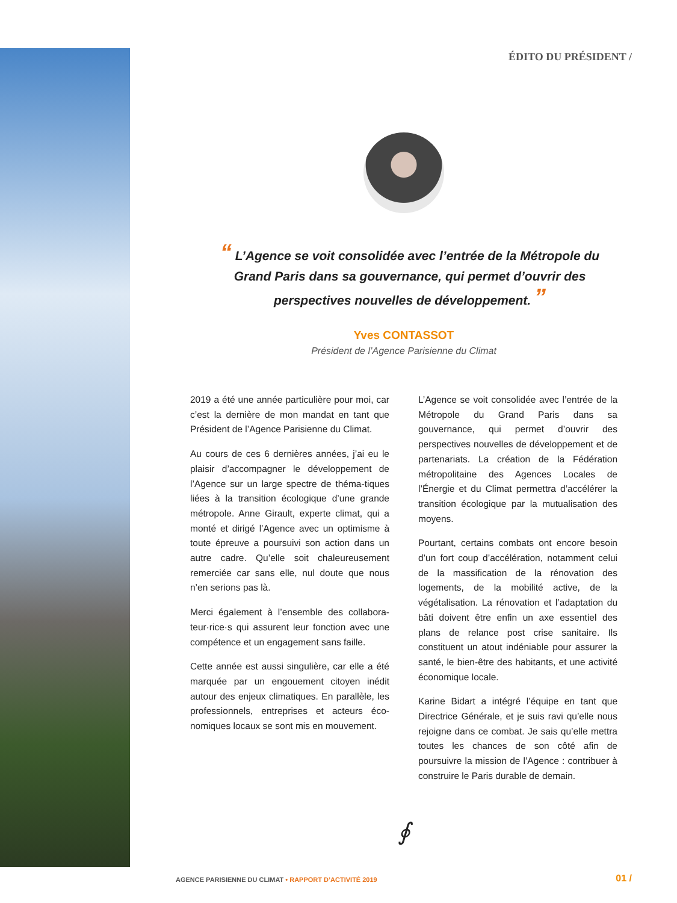ÉDITO DU PRÉSIDENT /
“ L’Agence se voit consolidée avec l’entrée de la Métropole du Grand Paris dans sa gouvernance, qui permet d’ouvrir des perspectives nouvelles de développement. ”
Yves CONTASSOT
Président de l’Agence Parisienne du Climat
2019 a été une année particulière pour moi, car c’est la dernière de mon mandat en tant que Président de l’Agence Parisienne du Climat.
Au cours de ces 6 dernières années, j’ai eu le plaisir d’accompagner le développement de l’Agence sur un large spectre de théma-tiques liées à la transition écologique d’une grande métropole. Anne Girault, experte climat, qui a monté et dirigé l’Agence avec un optimisme à toute épreuve a poursuivi son action dans un autre cadre. Qu’elle soit chaleureusement remerciée car sans elle, nul doute que nous n’en serions pas là.
Merci également à l’ensemble des collabora-teur·rice·s qui assurent leur fonction avec une compétence et un engagement sans faille.
Cette année est aussi singulière, car elle a été marquée par un engouement citoyen inédit autour des enjeux climatiques. En parallèle, les professionnels, entreprises et acteurs éco-nomiques locaux se sont mis en mouvement.
L’Agence se voit consolidée avec l’entrée de la Métropole du Grand Paris dans sa gouvernance, qui permet d’ouvrir des perspectives nouvelles de développement et de partenariats. La création de la Fédération métropolitaine des Agences Locales de l’Énergie et du Climat permettra d’accélérer la transition écologique par la mutualisation des moyens.
Pourtant, certains combats ont encore besoin d’un fort coup d’accélération, notamment celui de la massification de la rénovation des logements, de la mobilité active, de la végétalisation. La rénovation et l’adaptation du bâti doivent être enfin un axe essentiel des plans de relance post crise sanitaire. Ils constituent un atout indéniable pour assurer la santé, le bien-être des habitants, et une activité économique locale.
Karine Bidart a intégré l’équipe en tant que Directrice Générale, et je suis ravi qu’elle nous rejoigne dans ce combat. Je sais qu’elle mettra toutes les chances de son côté afin de poursuivre la mission de l’Agence : contribuer à construire le Paris durable de demain.
∮
AGENCE PARISIENNE DU CLIMAT • RAPPORT D’ACTIVITÉ 2019
01 /